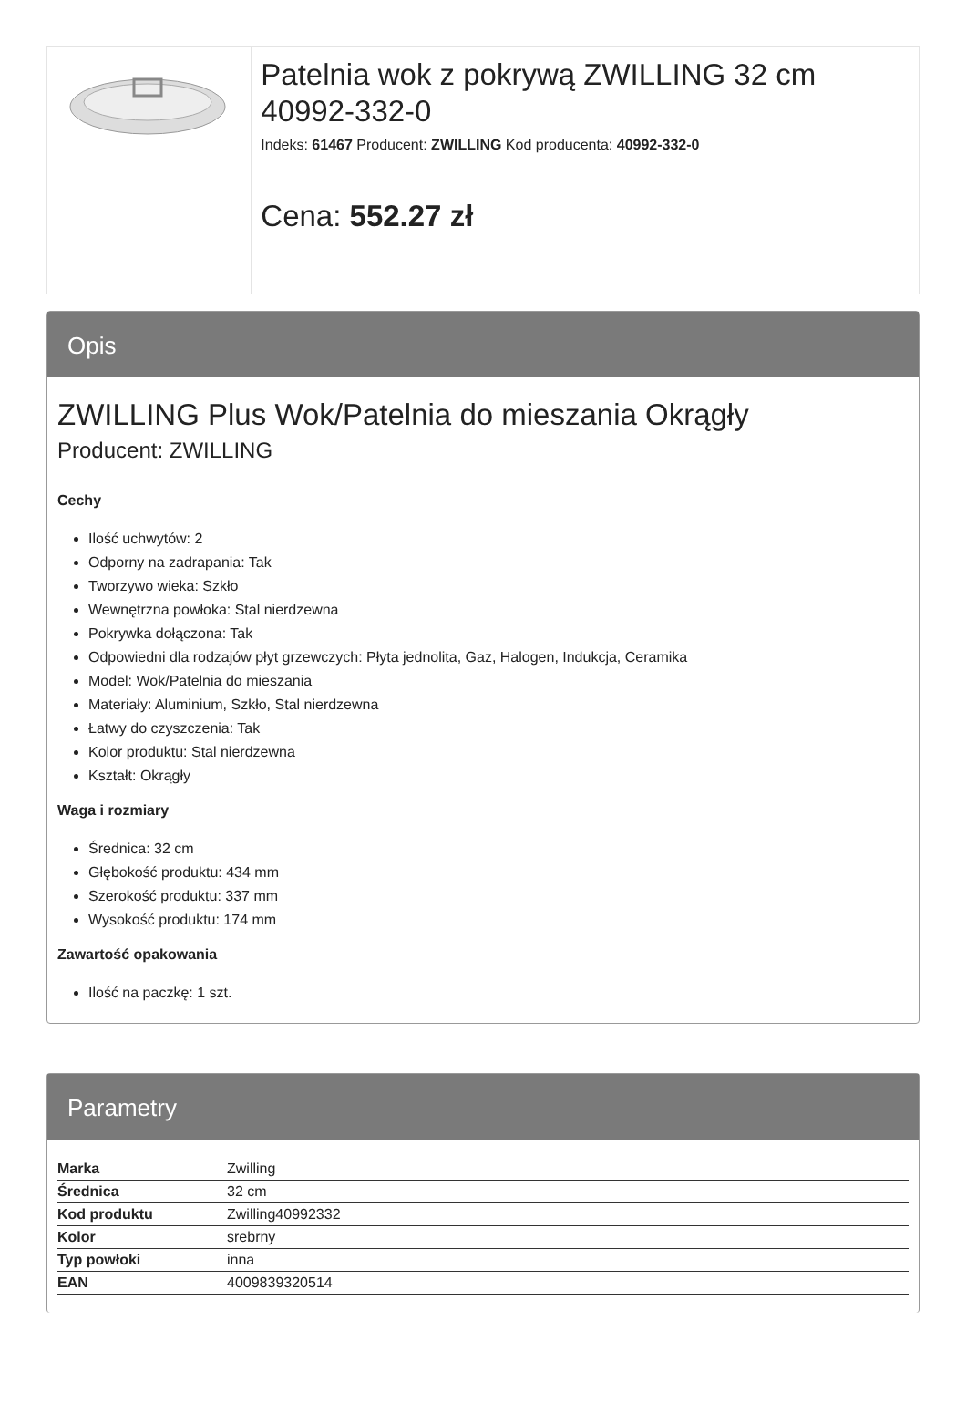Patelnia wok z pokrywą ZWILLING 32 cm 40992-332-0
Indeks: 61467 Producent: ZWILLING Kod producenta: 40992-332-0
Cena: 552.27 zł
Opis
ZWILLING Plus Wok/Patelnia do mieszania Okrągły
Producent: ZWILLING
Cechy
Ilość uchwytów: 2
Odporny na zadrapania: Tak
Tworzywo wieka: Szkło
Wewnętrzna powłoka: Stal nierdzewna
Pokrywka dołączona: Tak
Odpowiedni dla rodzajów płyt grzewczych: Płyta jednolita, Gaz, Halogen, Indukcja, Ceramika
Model: Wok/Patelnia do mieszania
Materiały: Aluminium, Szkło, Stal nierdzewna
Łatwy do czyszczenia: Tak
Kolor produktu: Stal nierdzewna
Kształt: Okrągły
Waga i rozmiary
Średnica: 32 cm
Głębokość produktu: 434 mm
Szerokość produktu: 337 mm
Wysokość produktu: 174 mm
Zawartość opakowania
Ilość na paczkę: 1 szt.
Parametry
| Marka | Zwilling |
| Średnica | 32 cm |
| Kod produktu | Zwilling40992332 |
| Kolor | srebrny |
| Typ powłoki | inna |
| EAN | 4009839320514 |